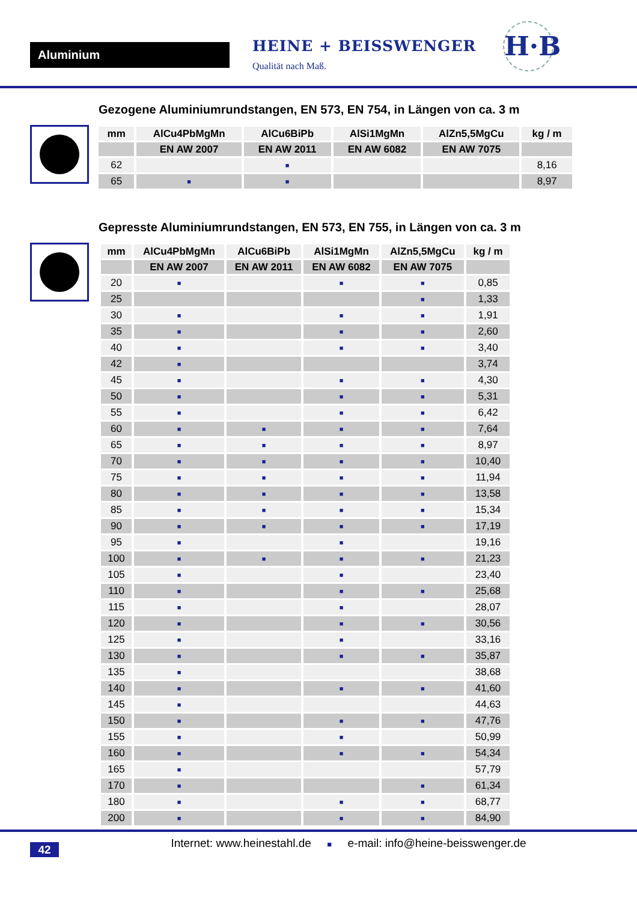Aluminium
HEINE + BEISSWENGER
Qualität nach Maß.
H·B
Gezogene Aluminiumrundstangen, EN 573, EN 754, in Längen von ca. 3 m
| mm | AlCu4PbMgMn | AlCu6BiPb | AlSi1MgMn | AlZn5,5MgCu | kg / m |
| --- | --- | --- | --- | --- | --- |
| | EN AW 2007 | EN AW 2011 | EN AW 6082 | EN AW 7075 | |
| 62 | | ■ | | | 8,16 |
| 65 | ■ | ■ | | | 8,97 |
Gepresste Aluminiumrundstangen, EN 573, EN 755, in Längen von ca. 3 m
| mm | AlCu4PbMgMn | AlCu6BiPb | AlSi1MgMn | AlZn5,5MgCu | kg / m |
| --- | --- | --- | --- | --- | --- |
| | EN AW 2007 | EN AW 2011 | EN AW 6082 | EN AW 7075 | |
| 20 | ■ | | ■ | ■ | 0,85 |
| 25 | | | | ■ | 1,33 |
| 30 | ■ | | ■ | ■ | 1,91 |
| 35 | ■ | | ■ | ■ | 2,60 |
| 40 | ■ | | ■ | ■ | 3,40 |
| 42 | ■ | | | | 3,74 |
| 45 | ■ | | ■ | ■ | 4,30 |
| 50 | ■ | | ■ | ■ | 5,31 |
| 55 | ■ | | ■ | ■ | 6,42 |
| 60 | ■ | ■ | ■ | ■ | 7,64 |
| 65 | ■ | ■ | ■ | ■ | 8,97 |
| 70 | ■ | ■ | ■ | ■ | 10,40 |
| 75 | ■ | ■ | ■ | ■ | 11,94 |
| 80 | ■ | ■ | ■ | ■ | 13,58 |
| 85 | ■ | ■ | ■ | ■ | 15,34 |
| 90 | ■ | ■ | ■ | ■ | 17,19 |
| 95 | ■ | | ■ | | 19,16 |
| 100 | ■ | ■ | ■ | ■ | 21,23 |
| 105 | ■ | | ■ | | 23,40 |
| 110 | ■ | | ■ | ■ | 25,68 |
| 115 | ■ | | ■ | | 28,07 |
| 120 | ■ | | ■ | ■ | 30,56 |
| 125 | ■ | | ■ | | 33,16 |
| 130 | ■ | | ■ | ■ | 35,87 |
| 135 | ■ | | | | 38,68 |
| 140 | ■ | | ■ | ■ | 41,60 |
| 145 | ■ | | | | 44,63 |
| 150 | ■ | | ■ | ■ | 47,76 |
| 155 | ■ | | ■ | | 50,99 |
| 160 | ■ | | ■ | ■ | 54,34 |
| 165 | ■ | | | | 57,79 |
| 170 | ■ | | | ■ | 61,34 |
| 180 | ■ | | ■ | ■ | 68,77 |
| 200 | ■ | | ■ | ■ | 84,90 |
Internet: www.heinestahl.de ■ e-mail: info@heine-beisswenger.de
42